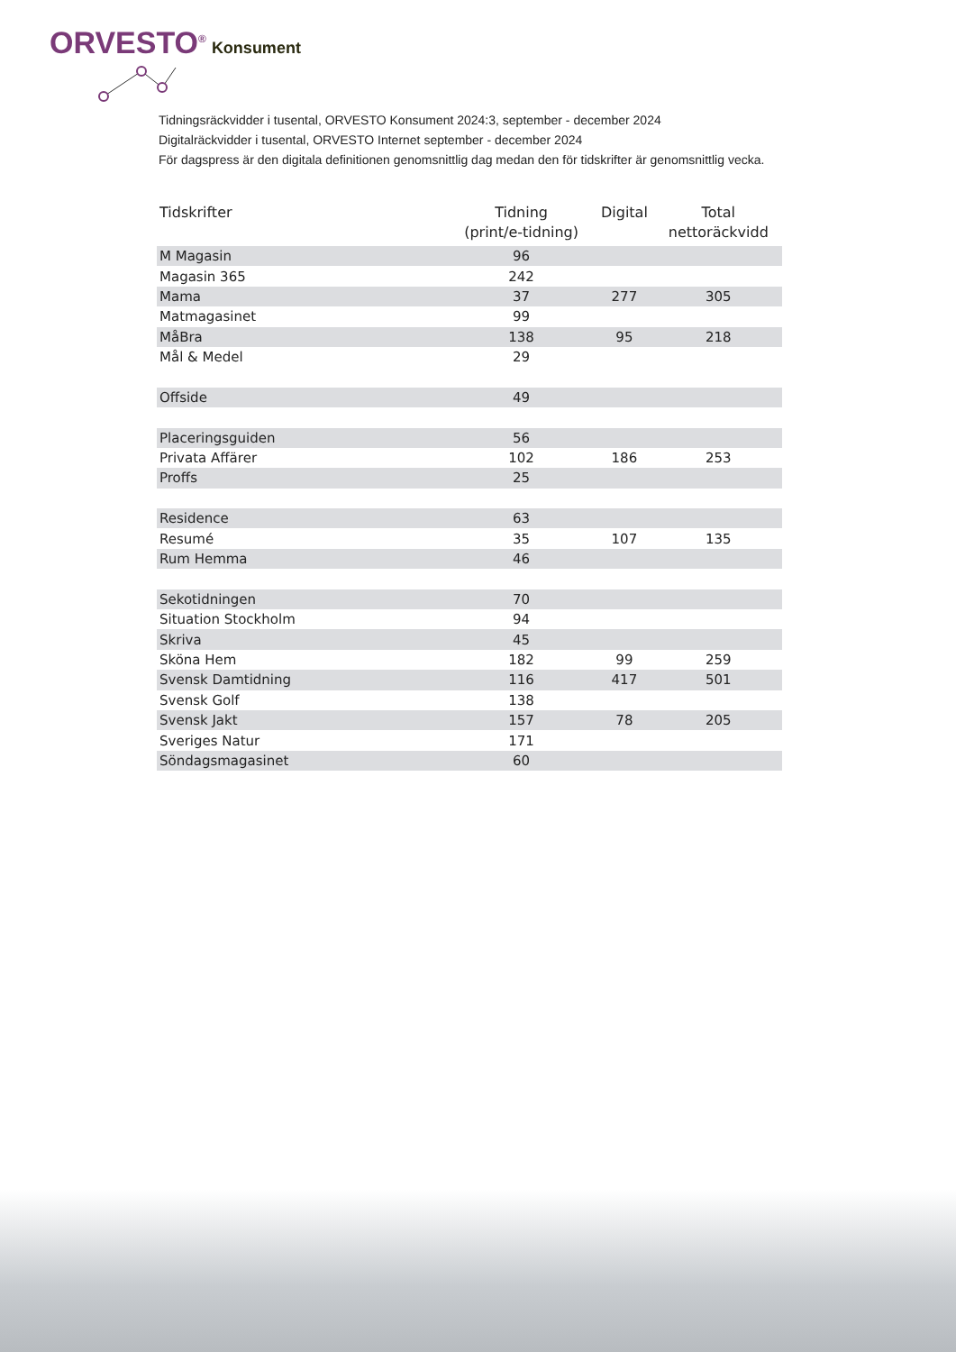ORVESTO<sup>®</sup> Konsument
Tidningsräckvidder i tusental, ORVESTO Konsument 2024:3, september - december 2024
Digitalräckvidder i tusental, ORVESTO Internet september - december 2024
För dagspress är den digitala definitionen genomsnittlig dag medan den för tidskrifter är genomsnittlig vecka.
| Tidskrifter | Tidning (print/e-tidning) | Digital | Total nettoräckvidd |
| --- | --- | --- | --- |
| M Magasin | 96 | | |
| Magasin 365 | 242 | | |
| Mama | 37 | 277 | 305 |
| Matmagasinet | 99 | | |
| MåBra | 138 | 95 | 218 |
| Mål & Medel | 29 | | |
| Offside | 49 | | |
| Placeringsguiden | 56 | | |
| Privata Affärer | 102 | 186 | 253 |
| Proffs | 25 | | |
| Residence | 63 | | |
| Resumé | 35 | 107 | 135 |
| Rum Hemma | 46 | | |
| Sekotidningen | 70 | | |
| Situation Stockholm | 94 | | |
| Skriva | 45 | | |
| Sköna Hem | 182 | 99 | 259 |
| Svensk Damtidning | 116 | 417 | 501 |
| Svensk Golf | 138 | | |
| Svensk Jakt | 157 | 78 | 205 |
| Sveriges Natur | 171 | | |
| Söndagsmagasinet | 60 | | |